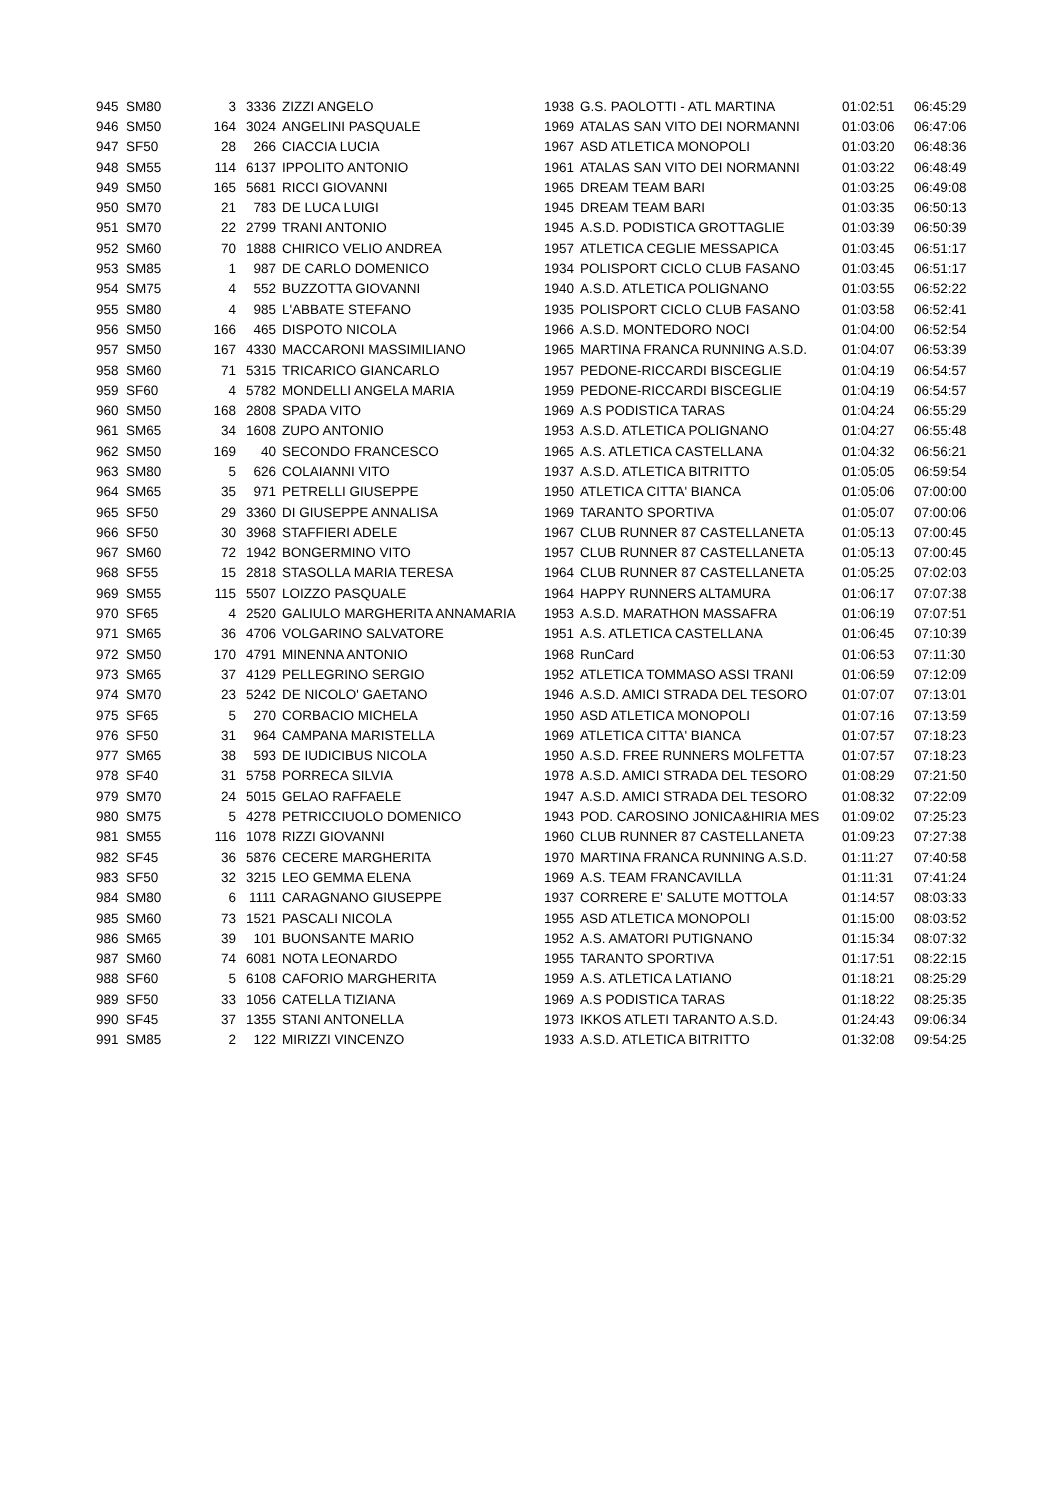| 945 | SM80 | 3 | 3336 | ZIZZI ANGELO | 1938 | G.S. PAOLOTTI - ATL MARTINA | 01:02:51 | 06:45:29 |
| 946 | SM50 | 164 | 3024 | ANGELINI PASQUALE | 1969 | ATALAS SAN VITO DEI NORMANNI | 01:03:06 | 06:47:06 |
| 947 | SF50 | 28 | 266 | CIACCIA LUCIA | 1967 | ASD ATLETICA MONOPOLI | 01:03:20 | 06:48:36 |
| 948 | SM55 | 114 | 6137 | IPPOLITO ANTONIO | 1961 | ATALAS SAN VITO DEI NORMANNI | 01:03:22 | 06:48:49 |
| 949 | SM50 | 165 | 5681 | RICCI GIOVANNI | 1965 | DREAM TEAM BARI | 01:03:25 | 06:49:08 |
| 950 | SM70 | 21 | 783 | DE LUCA LUIGI | 1945 | DREAM TEAM BARI | 01:03:35 | 06:50:13 |
| 951 | SM70 | 22 | 2799 | TRANI ANTONIO | 1945 | A.S.D. PODISTICA GROTTAGLIE | 01:03:39 | 06:50:39 |
| 952 | SM60 | 70 | 1888 | CHIRICO VELIO ANDREA | 1957 | ATLETICA CEGLIE MESSAPICA | 01:03:45 | 06:51:17 |
| 953 | SM85 | 1 | 987 | DE CARLO DOMENICO | 1934 | POLISPORT CICLO CLUB FASANO | 01:03:45 | 06:51:17 |
| 954 | SM75 | 4 | 552 | BUZZOTTA GIOVANNI | 1940 | A.S.D. ATLETICA POLIGNANO | 01:03:55 | 06:52:22 |
| 955 | SM80 | 4 | 985 | L'ABBATE STEFANO | 1935 | POLISPORT CICLO CLUB FASANO | 01:03:58 | 06:52:41 |
| 956 | SM50 | 166 | 465 | DISPOTO NICOLA | 1966 | A.S.D. MONTEDORO NOCI | 01:04:00 | 06:52:54 |
| 957 | SM50 | 167 | 4330 | MACCARONI MASSIMILIANO | 1965 | MARTINA FRANCA RUNNING A.S.D. | 01:04:07 | 06:53:39 |
| 958 | SM60 | 71 | 5315 | TRICARICO GIANCARLO | 1957 | PEDONE-RICCARDI BISCEGLIE | 01:04:19 | 06:54:57 |
| 959 | SF60 | 4 | 5782 | MONDELLI ANGELA MARIA | 1959 | PEDONE-RICCARDI BISCEGLIE | 01:04:19 | 06:54:57 |
| 960 | SM50 | 168 | 2808 | SPADA VITO | 1969 | A.S PODISTICA TARAS | 01:04:24 | 06:55:29 |
| 961 | SM65 | 34 | 1608 | ZUPO ANTONIO | 1953 | A.S.D. ATLETICA POLIGNANO | 01:04:27 | 06:55:48 |
| 962 | SM50 | 169 | 40 | SECONDO FRANCESCO | 1965 | A.S. ATLETICA CASTELLANA | 01:04:32 | 06:56:21 |
| 963 | SM80 | 5 | 626 | COLAIANNI VITO | 1937 | A.S.D. ATLETICA BITRITTO | 01:05:05 | 06:59:54 |
| 964 | SM65 | 35 | 971 | PETRELLI GIUSEPPE | 1950 | ATLETICA CITTA' BIANCA | 01:05:06 | 07:00:00 |
| 965 | SF50 | 29 | 3360 | DI GIUSEPPE ANNALISA | 1969 | TARANTO SPORTIVA | 01:05:07 | 07:00:06 |
| 966 | SF50 | 30 | 3968 | STAFFIERI ADELE | 1967 | CLUB RUNNER 87 CASTELLANETA | 01:05:13 | 07:00:45 |
| 967 | SM60 | 72 | 1942 | BONGERMINO VITO | 1957 | CLUB RUNNER 87 CASTELLANETA | 01:05:13 | 07:00:45 |
| 968 | SF55 | 15 | 2818 | STASOLLA MARIA TERESA | 1964 | CLUB RUNNER 87 CASTELLANETA | 01:05:25 | 07:02:03 |
| 969 | SM55 | 115 | 5507 | LOIZZO PASQUALE | 1964 | HAPPY RUNNERS ALTAMURA | 01:06:17 | 07:07:38 |
| 970 | SF65 | 4 | 2520 | GALIULO MARGHERITA ANNAMARIA | 1953 | A.S.D. MARATHON MASSAFRA | 01:06:19 | 07:07:51 |
| 971 | SM65 | 36 | 4706 | VOLGARINO SALVATORE | 1951 | A.S. ATLETICA CASTELLANA | 01:06:45 | 07:10:39 |
| 972 | SM50 | 170 | 4791 | MINENNA ANTONIO | 1968 | RunCard | 01:06:53 | 07:11:30 |
| 973 | SM65 | 37 | 4129 | PELLEGRINO SERGIO | 1952 | ATLETICA TOMMASO ASSI TRANI | 01:06:59 | 07:12:09 |
| 974 | SM70 | 23 | 5242 | DE NICOLO' GAETANO | 1946 | A.S.D. AMICI STRADA DEL TESORO | 01:07:07 | 07:13:01 |
| 975 | SF65 | 5 | 270 | CORBACIO MICHELA | 1950 | ASD ATLETICA MONOPOLI | 01:07:16 | 07:13:59 |
| 976 | SF50 | 31 | 964 | CAMPANA MARISTELLA | 1969 | ATLETICA CITTA' BIANCA | 01:07:57 | 07:18:23 |
| 977 | SM65 | 38 | 593 | DE IUDICIBUS NICOLA | 1950 | A.S.D. FREE RUNNERS MOLFETTA | 01:07:57 | 07:18:23 |
| 978 | SF40 | 31 | 5758 | PORRECA SILVIA | 1978 | A.S.D. AMICI STRADA DEL TESORO | 01:08:29 | 07:21:50 |
| 979 | SM70 | 24 | 5015 | GELAO RAFFAELE | 1947 | A.S.D. AMICI STRADA DEL TESORO | 01:08:32 | 07:22:09 |
| 980 | SM75 | 5 | 4278 | PETRICCIUOLO DOMENICO | 1943 | POD. CAROSINO JONICA&HIRIA MES | 01:09:02 | 07:25:23 |
| 981 | SM55 | 116 | 1078 | RIZZI GIOVANNI | 1960 | CLUB RUNNER 87 CASTELLANETA | 01:09:23 | 07:27:38 |
| 982 | SF45 | 36 | 5876 | CECERE MARGHERITA | 1970 | MARTINA FRANCA RUNNING A.S.D. | 01:11:27 | 07:40:58 |
| 983 | SF50 | 32 | 3215 | LEO GEMMA ELENA | 1969 | A.S. TEAM FRANCAVILLA | 01:11:31 | 07:41:24 |
| 984 | SM80 | 6 | 1111 | CARAGNANO GIUSEPPE | 1937 | CORRERE E' SALUTE MOTTOLA | 01:14:57 | 08:03:33 |
| 985 | SM60 | 73 | 1521 | PASCALI NICOLA | 1955 | ASD ATLETICA MONOPOLI | 01:15:00 | 08:03:52 |
| 986 | SM65 | 39 | 101 | BUONSANTE MARIO | 1952 | A.S. AMATORI PUTIGNANO | 01:15:34 | 08:07:32 |
| 987 | SM60 | 74 | 6081 | NOTA LEONARDO | 1955 | TARANTO SPORTIVA | 01:17:51 | 08:22:15 |
| 988 | SF60 | 5 | 6108 | CAFORIO MARGHERITA | 1959 | A.S. ATLETICA LATIANO | 01:18:21 | 08:25:29 |
| 989 | SF50 | 33 | 1056 | CATELLA TIZIANA | 1969 | A.S PODISTICA TARAS | 01:18:22 | 08:25:35 |
| 990 | SF45 | 37 | 1355 | STANI ANTONELLA | 1973 | IKKOS ATLETI TARANTO A.S.D. | 01:24:43 | 09:06:34 |
| 991 | SM85 | 2 | 122 | MIRIZZI VINCENZO | 1933 | A.S.D. ATLETICA BITRITTO | 01:32:08 | 09:54:25 |